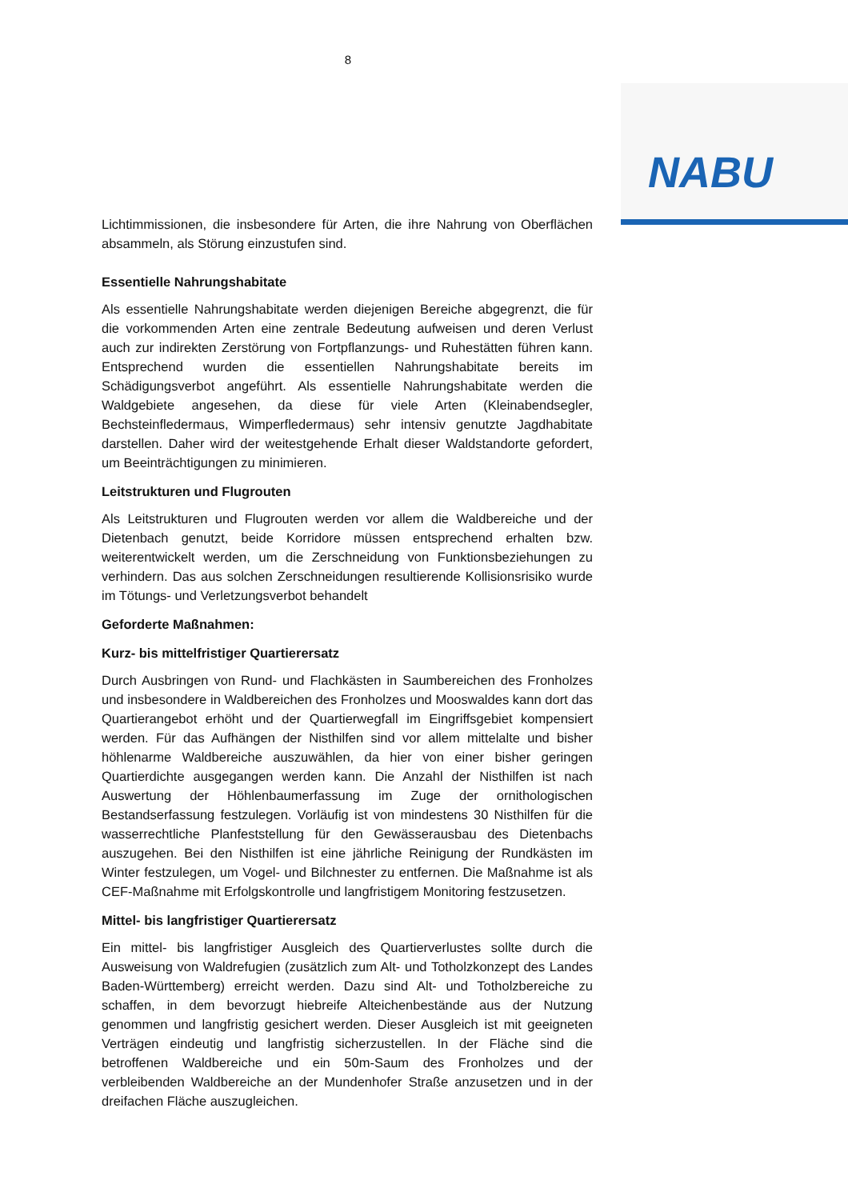8
NABU
Lichtimmissionen, die insbesondere für Arten, die ihre Nahrung von Oberflächen absammeln, als Störung einzustufen sind.
Essentielle Nahrungshabitate
Als essentielle Nahrungshabitate werden diejenigen Bereiche abgegrenzt, die für die vorkommenden Arten eine zentrale Bedeutung aufweisen und deren Verlust auch zur indirekten Zerstörung von Fortpflanzungs- und Ruhestätten führen kann. Entsprechend wurden die essentiellen Nahrungshabitate bereits im Schädigungsverbot angeführt. Als essentielle Nahrungshabitate werden die Waldgebiete angesehen, da diese für viele Arten (Kleinabendsegler, Bechsteinfledermaus, Wimperfledermaus) sehr intensiv genutzte Jagdhabitate darstellen. Daher wird der weitestgehende Erhalt dieser Waldstandorte gefordert, um Beeinträchtigungen zu minimieren.
Leitstrukturen und Flugrouten
Als Leitstrukturen und Flugrouten werden vor allem die Waldbereiche und der Dietenbach genutzt, beide Korridore müssen entsprechend erhalten bzw. weiterentwickelt werden, um die Zerschneidung von Funktionsbeziehungen zu verhindern. Das aus solchen Zerschneidungen resultierende Kollisionsrisiko wurde im Tötungs- und Verletzungsverbot behandelt
Geforderte Maßnahmen:
Kurz- bis mittelfristiger Quartierersatz
Durch Ausbringen von Rund- und Flachkästen in Saumbereichen des Fronholzes und insbesondere in Waldbereichen des Fronholzes und Mooswaldes kann dort das Quartierangebot erhöht und der Quartierwegfall im Eingriffsgebiet kompensiert werden. Für das Aufhängen der Nisthilfen sind vor allem mittelalte und bisher höhlenarme Waldbereiche auszuwählen, da hier von einer bisher geringen Quartierdichte ausgegangen werden kann. Die Anzahl der Nisthilfen ist nach Auswertung der Höhlenbaumerfassung im Zuge der ornithologischen Bestandserfassung festzulegen. Vorläufig ist von mindestens 30 Nisthilfen für die wasserrechtliche Planfeststellung für den Gewässerausbau des Dietenbachs auszugehen. Bei den Nisthilfen ist eine jährliche Reinigung der Rundkästen im Winter festzulegen, um Vogel- und Bilchnester zu entfernen. Die Maßnahme ist als CEF-Maßnahme mit Erfolgskontrolle und langfristigem Monitoring festzusetzen.
Mittel- bis langfristiger Quartierersatz
Ein mittel- bis langfristiger Ausgleich des Quartierverlustes sollte durch die Ausweisung von Waldrefugien (zusätzlich zum Alt- und Totholzkonzept des Landes Baden-Württemberg) erreicht werden. Dazu sind Alt- und Totholzbereiche zu schaffen, in dem bevorzugt hiebreife Alteichenbestände aus der Nutzung genommen und langfristig gesichert werden. Dieser Ausgleich ist mit geeigneten Verträgen eindeutig und langfristig sicherzustellen. In der Fläche sind die betroffenen Waldbereiche und ein 50m-Saum des Fronholzes und der verbleibenden Waldbereiche an der Mundenhofer Straße anzusetzen und in der dreifachen Fläche auszugleichen.